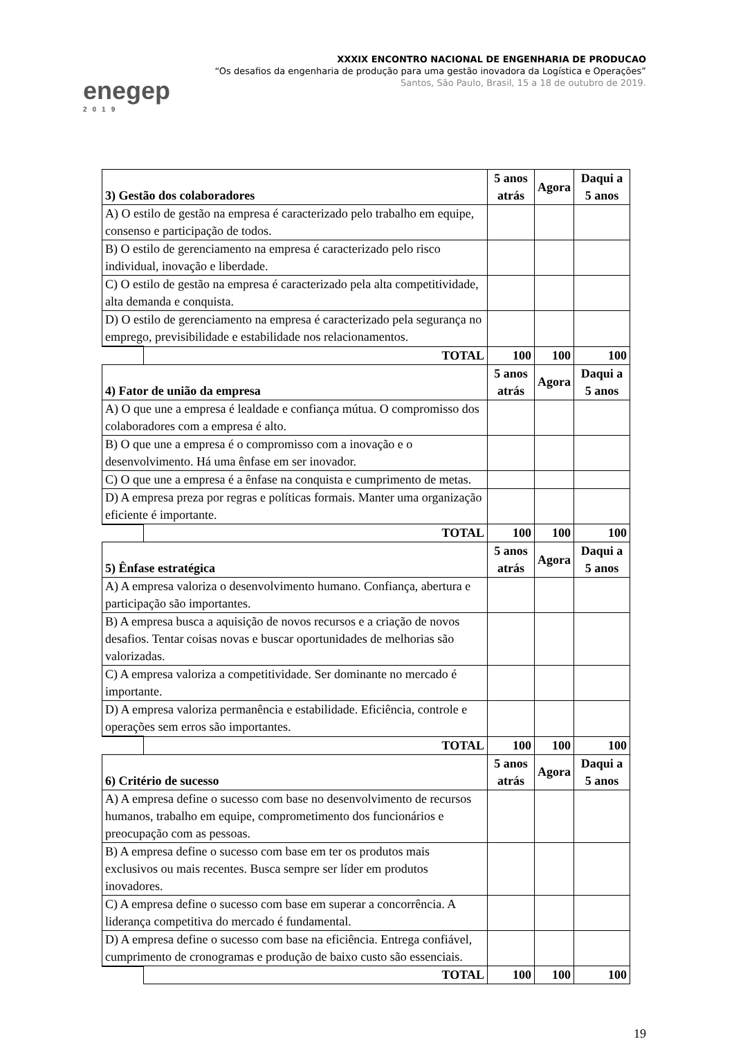enegep
2019
XXXIX ENCONTRO NACIONAL DE ENGENHARIA DE PRODUCAO
“Os desafios da engenharia de produção para uma gestão inovadora da Logística e Operações”
Santos, São Paulo, Brasil, 15 a 18 de outubro de 2019.
| 3) Gestão dos colaboradores | | 5 anos atrás | Agora | Daqui a 5 anos |
| --- | --- | --- | --- | --- |
| A) O estilo de gestão na empresa é caracterizado pelo trabalho em equipe, consenso e participação de todos. | | | | |
| B) O estilo de gerenciamento na empresa é caracterizado pelo risco individual, inovação e liberdade. | | | | |
| C) O estilo de gestão na empresa é caracterizado pela alta competitividade, alta demanda e conquista. | | | | |
| D) O estilo de gerenciamento na empresa é caracterizado pela segurança no emprego, previsibilidade e estabilidade nos relacionamentos. | | | | |
| | TOTAL | 100 | 100 | 100 |
| 4) Fator de união da empresa | | 5 anos atrás | Agora | Daqui a 5 anos |
| A) O que une a empresa é lealdade e confiança mútua. O compromisso dos colaboradores com a empresa é alto. | | | | |
| B) O que une a empresa é o compromisso com a inovação e o desenvolvimento. Há uma ênfase em ser inovador. | | | | |
| C) O que une a empresa é a ênfase na conquista e cumprimento de metas. | | | | |
| D) A empresa preza por regras e políticas formais. Manter uma organização eficiente é importante. | | | | |
| | TOTAL | 100 | 100 | 100 |
| 5) Ênfase estratégica | | 5 anos atrás | Agora | Daqui a 5 anos |
| A) A empresa valoriza o desenvolvimento humano. Confiança, abertura e participação são importantes. | | | | |
| B) A empresa busca a aquisição de novos recursos e a criação de novos desafios. Tentar coisas novas e buscar oportunidades de melhorias são valorizadas. | | | | |
| C) A empresa valoriza a competitividade. Ser dominante no mercado é importante. | | | | |
| D) A empresa valoriza permanência e estabilidade. Eficiência, controle e operações sem erros são importantes. | | | | |
| | TOTAL | 100 | 100 | 100 |
| 6) Critério de sucesso | | 5 anos atrás | Agora | Daqui a 5 anos |
| A) A empresa define o sucesso com base no desenvolvimento de recursos humanos, trabalho em equipe, comprometimento dos funcionários e preocupação com as pessoas. | | | | |
| B) A empresa define o sucesso com base em ter os produtos mais exclusivos ou mais recentes. Busca sempre ser líder em produtos inovadores. | | | | |
| C) A empresa define o sucesso com base em superar a concorrência. A liderança competitiva do mercado é fundamental. | | | | |
| D) A empresa define o sucesso com base na eficiência. Entrega confiável, cumprimento de cronogramas e produção de baixo custo são essenciais. | | | | |
| | TOTAL | 100 | 100 | 100 |
19